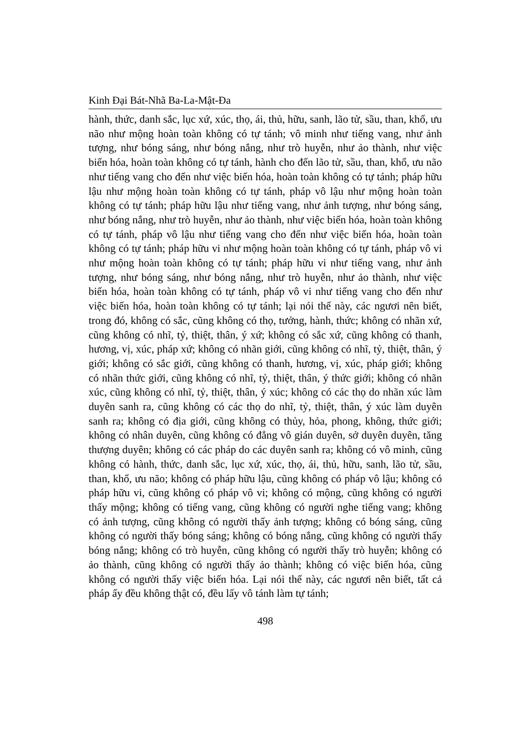Kinh Đại Bát-Nhã Ba-La-Mật-Đa
hành, thức, danh sắc, lục xứ, xúc, thọ, ái, thủ, hữu, sanh, lão tử, sầu, than, khổ, ưu não như mộng hoàn toàn không có tự tánh; vô minh như tiếng vang, như ảnh tượng, như bóng sáng, như bóng nắng, như trò huyễn, như ảo thành, như việc biến hóa, hoàn toàn không có tự tánh, hành cho đến lão tử, sầu, than, khổ, ưu não như tiếng vang cho đến như việc biến hóa, hoàn toàn không có tự tánh; pháp hữu lậu như mộng hoàn toàn không có tự tánh, pháp vô lậu như mộng hoàn toàn không có tự tánh; pháp hữu lậu như tiếng vang, như ảnh tượng, như bóng sáng, như bóng nắng, như trò huyễn, như ảo thành, như việc biến hóa, hoàn toàn không có tự tánh, pháp vô lậu như tiếng vang cho đến như việc biến hóa, hoàn toàn không có tự tánh; pháp hữu vi như mộng hoàn toàn không có tự tánh, pháp vô vi như mộng hoàn toàn không có tự tánh; pháp hữu vi như tiếng vang, như ảnh tượng, như bóng sáng, như bóng nắng, như trò huyễn, như ảo thành, như việc biến hóa, hoàn toàn không có tự tánh, pháp vô vi như tiếng vang cho đến như việc biến hóa, hoàn toàn không có tự tánh; lại nói thế này, các ngươi nên biết, trong đó, không có sắc, cũng không có thọ, tưởng, hành, thức; không có nhãn xứ, cũng không có nhĩ, tỷ, thiệt, thân, ý xứ; không có sắc xứ, cũng không có thanh, hương, vị, xúc, pháp xứ; không có nhãn giới, cũng không có nhĩ, tỷ, thiệt, thân, ý giới; không có sắc giới, cũng không có thanh, hương, vị, xúc, pháp giới; không có nhãn thức giới, cũng không có nhĩ, tỷ, thiệt, thân, ý thức giới; không có nhãn xúc, cũng không có nhĩ, tỷ, thiệt, thân, ý xúc; không có các thọ do nhãn xúc làm duyên sanh ra, cũng không có các thọ do nhĩ, tỷ, thiệt, thân, ý xúc làm duyên sanh ra; không có địa giới, cũng không có thủy, hỏa, phong, không, thức giới; không có nhân duyên, cũng không có đẳng vô gián duyên, sở duyên duyên, tăng thượng duyên; không có các pháp do các duyên sanh ra; không có vô minh, cũng không có hành, thức, danh sắc, lục xứ, xúc, thọ, ái, thủ, hữu, sanh, lão tử, sầu, than, khổ, ưu não; không có pháp hữu lậu, cũng không có pháp vô lậu; không có pháp hữu vi, cũng không có pháp vô vi; không có mộng, cũng không có người thấy mộng; không có tiếng vang, cũng không có người nghe tiếng vang; không có ảnh tượng, cũng không có người thấy ảnh tượng; không có bóng sáng, cũng không có người thấy bóng sáng; không có bóng nắng, cũng không có người thấy bóng nắng; không có trò huyễn, cũng không có người thấy trò huyễn; không có ảo thành, cũng không có người thấy ảo thành; không có việc biến hóa, cũng không có người thấy việc biến hóa. Lại nói thế này, các ngươi nên biết, tất cả pháp ấy đều không thật có, đều lấy vô tánh làm tự tánh;
498